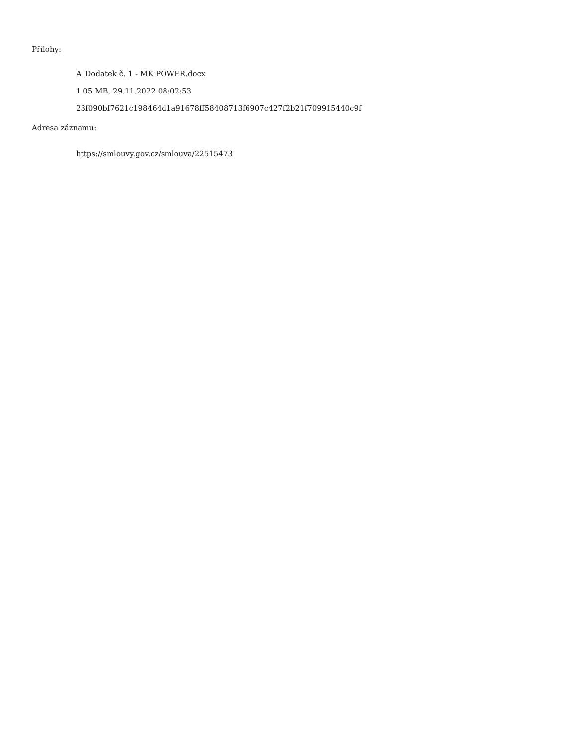Přílohy:
A_Dodatek č. 1 - MK POWER.docx
1.05 MB, 29.11.2022 08:02:53
23f090bf7621c198464d1a91678ff58408713f6907c427f2b21f709915440c9f
Adresa záznamu:
https://smlouvy.gov.cz/smlouva/22515473